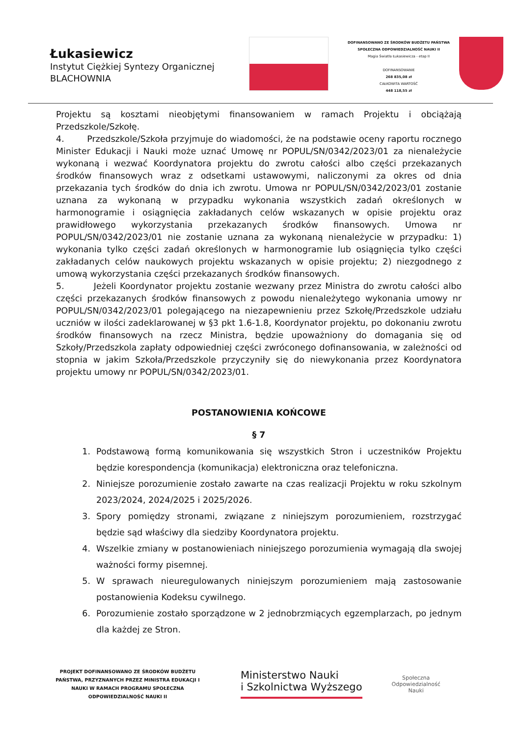Łukasiewicz
Instytut Ciężkiej Syntezy Organicznej
BLACHOWNIA
DOFINANSOWANO ZE ŚRODKÓW BUDŻETU PAŃSTWA
SPOŁECZNA ODPOWIEDZIALNOŚĆ NAUKI II
Magia Światła Łukasiewicza - etap II
DOFINANSOWANIE
268 835,08 zł
CAŁKOWITA WARTOŚĆ
448 118,55 zł
Projektu są kosztami nieobjętymi finansowaniem w ramach Projektu i obciążają Przedszkole/Szkołę.
4. Przedszkole/Szkoła przyjmuje do wiadomości, że na podstawie oceny raportu rocznego Minister Edukacji i Nauki może uznać Umowę nr POPUL/SN/0342/2023/01 za nienależycie wykonaną i wezwać Koordynatora projektu do zwrotu całości albo części przekazanych środków finansowych wraz z odsetkami ustawowymi, naliczonymi za okres od dnia przekazania tych środków do dnia ich zwrotu. Umowa nr POPUL/SN/0342/2023/01 zostanie uznana za wykonaną w przypadku wykonania wszystkich zadań określonych w harmonogramie i osiągnięcia zakładanych celów wskazanych w opisie projektu oraz prawidłowego wykorzystania przekazanych środków finansowych. Umowa nr POPUL/SN/0342/2023/01 nie zostanie uznana za wykonaną nienależycie w przypadku: 1) wykonania tylko części zadań określonych w harmonogramie lub osiągnięcia tylko części zakładanych celów naukowych projektu wskazanych w opisie projektu; 2) niezgodnego z umową wykorzystania części przekazanych środków finansowych.
5. Jeżeli Koordynator projektu zostanie wezwany przez Ministra do zwrotu całości albo części przekazanych środków finansowych z powodu nienależytego wykonania umowy nr POPUL/SN/0342/2023/01 polegającego na niezapewnieniu przez Szkołę/Przedszkole udziału uczniów w ilości zadeklarowanej w §3 pkt 1.6-1.8, Koordynator projektu, po dokonaniu zwrotu środków finansowych na rzecz Ministra, będzie upoważniony do domagania się od Szkoły/Przedszkola zapłaty odpowiedniej części zwróconego dofinansowania, w zależności od stopnia w jakim Szkoła/Przedszkole przyczyniły się do niewykonania przez Koordynatora projektu umowy nr POPUL/SN/0342/2023/01.
POSTANOWIENIA KOŃCOWE
§ 7
1. Podstawową formą komunikowania się wszystkich Stron i uczestników Projektu będzie korespondencja (komunikacja) elektroniczna oraz telefoniczna.
2. Niniejsze porozumienie zostało zawarte na czas realizacji Projektu w roku szkolnym 2023/2024, 2024/2025 i 2025/2026.
3. Spory pomiędzy stronami, związane z niniejszym porozumieniem, rozstrzygać będzie sąd właściwy dla siedziby Koordynatora projektu.
4. Wszelkie zmiany w postanowieniach niniejszego porozumienia wymagają dla swojej ważności formy pisemnej.
5. W sprawach nieuregulowanych niniejszym porozumieniem mają zastosowanie postanowienia Kodeksu cywilnego.
6. Porozumienie zostało sporządzone w 2 jednobrzmiących egzemplarzach, po jednym dla każdej ze Stron.
PROJEKT DOFINANSOWANO ZE ŚRODKÓW BUDŻETU PAŃSTWA, PRZYZNANYCH PRZEZ MINISTRA EDUKACJI I NAUKI W RAMACH PROGRAMU SPOŁECZNA ODPOWIEDZIALNOŚĆ NAUKI II
Ministerstwo Nauki
i Szkolnictwa Wyższego
Społeczna
Odpowiedzialność
Nauki